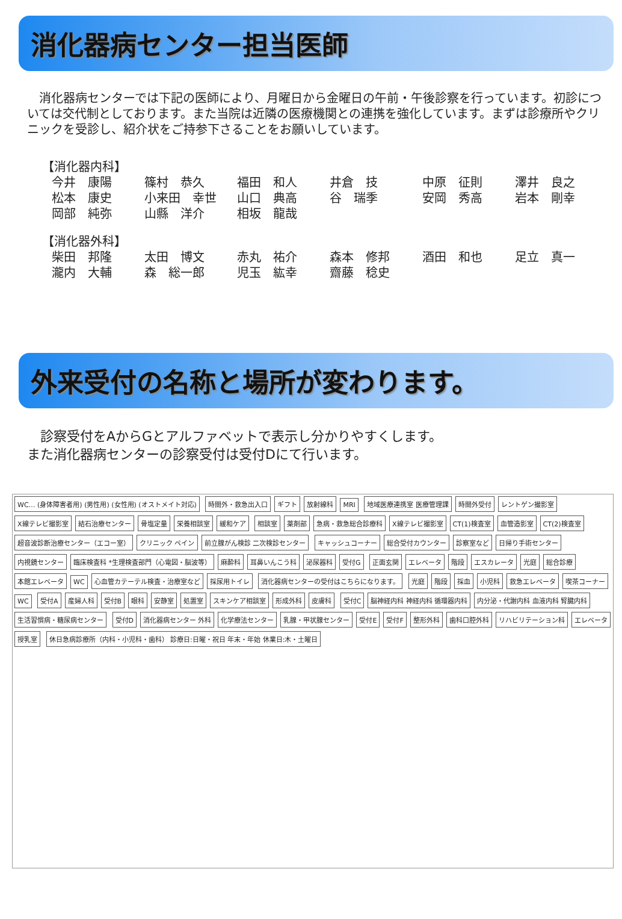消化器病センター担当医師
　消化器病センターでは下記の医師により、月曜日から金曜日の午前・午後診察を行っています。初診については交代制としております。また当院は近隣の医療機関との連携を強化しています。まずは診療所やクリニックを受診し、紹介状をご持参下さることをお願いしています。
【消化器内科】
| 今井 康陽 | 篠村 恭久 | 福田 和人 | 井倉 技 | 中原 征則 | 澤井 良之 |
| 松本 康史 | 小来田 幸世 | 山口 典高 | 谷 瑞季 | 安岡 秀高 | 岩本 剛幸 |
| 岡部 純弥 | 山縣 洋介 | 相坂 龍哉 | | | |
【消化器外科】
| 柴田 邦隆 | 太田 博文 | 赤丸 祐介 | 森本 修邦 | 酒田 和也 | 足立 真一 |
| 瀧内 大輔 | 森 総一郎 | 児玉 紘幸 | 齋藤 稔史 | | |
外来受付の名称と場所が変わります。
　診察受付をAからGとアルファベットで表示し分かりやすくします。
また消化器病センターの診察受付は受付Dにて行います。
WC… (身体障害者用) (男性用) (女性用) (オストメイト対応)
時間外・救急出入口 ギフト 放射線科 MRI 地域医療連携室 医療管理課 時間外受付 レントゲン撮影室 X線テレビ撮影室 結石治療センター 骨塩定量 栄養相談室 緩和ケア 相談室 薬剤部 急病・救急総合診療科 X線テレビ撮影室 CT(1)検査室 血管造影室 CT(2)検査室 超音波診断治療センター（エコー室） クリニック ペイン 前立腺がん検診 二次検診センター キャッシュコーナー 総合受付カウンター 診察室など 日帰り手術センター 内視鏡センター
臨床検査科 *生理検査部門（心電図・脳波等）
麻酔科 耳鼻いんこう科 泌尿器科 受付G 正面玄関 エレベータ 階段 エスカレータ 光庭 総合診療 本館エレベータ WC 心血管カテーテル検査・治療室など 採尿用トイレ
消化器病センターの受付はこちらになります。
光庭 階段 採血 小児科 救急エレベータ 喫茶コーナー WC 受付A 産婦人科 受付B 眼科 安静室 処置室 スキンケア相談室 形成外科 皮膚科 受付C 脳神経内科 神経内科 循環器内科 内分泌・代謝内科 血液内科 腎臓内科 生活習慣病・糖尿病センター 受付D 消化器病センター 外科 化学療法センター 乳腺・甲状腺センター 受付E 受付F 整形外科 歯科口腔外科 リハビリテーション科 エレベータ 授乳室
休日急病診療所（内科・小児科・歯科） 診療日:日曜・祝日 年末・年始 休業日:木・土曜日